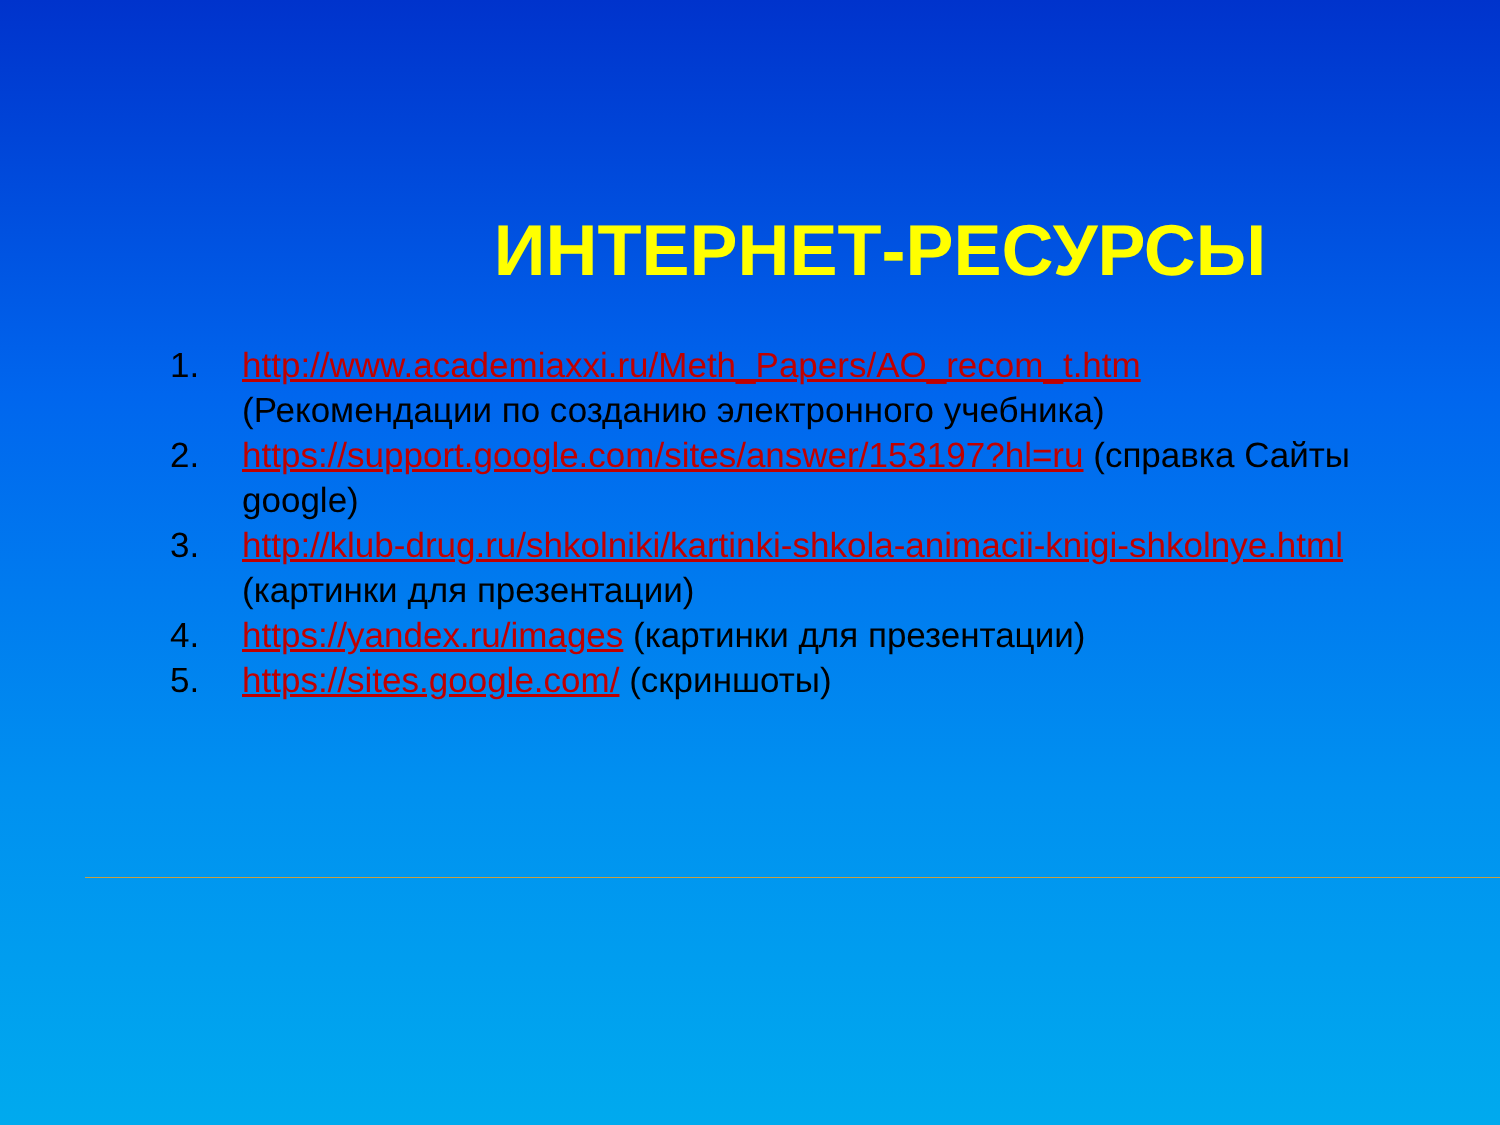ИНТЕРНЕТ-РЕСУРСЫ
1. http://www.academiaxxi.ru/Meth_Papers/AO_recom_t.htm (Рекомендации по созданию электронного учебника)
2. https://support.google.com/sites/answer/153197?hl=ru (справка Сайты google)
3. http://klub-drug.ru/shkolniki/kartinki-shkola-animacii-knigi-shkolnye.html (картинки для презентации)
4. https://yandex.ru/images (картинки для презентации)
5. https://sites.google.com/ (скриншоты)